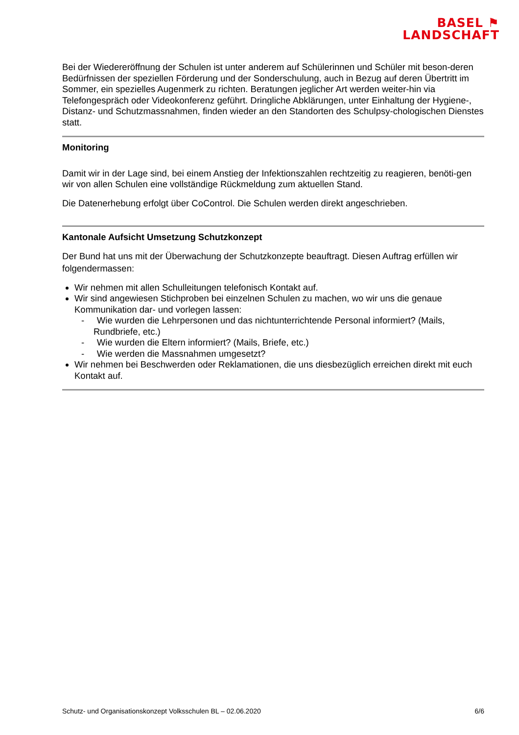BASEL ⚑
LANDSCHAFT
Bei der Wiedereröffnung der Schulen ist unter anderem auf Schülerinnen und Schüler mit beson-deren Bedürfnissen der speziellen Förderung und der Sonderschulung, auch in Bezug auf deren Übertritt im Sommer, ein spezielles Augenmerk zu richten. Beratungen jeglicher Art werden weiter-hin via Telefongespräch oder Videokonferenz geführt. Dringliche Abklärungen, unter Einhaltung der Hygiene-, Distanz- und Schutzmassnahmen, finden wieder an den Standorten des Schulpsy-chologischen Dienstes statt.
Monitoring
Damit wir in der Lage sind, bei einem Anstieg der Infektionszahlen rechtzeitig zu reagieren, benöti-gen wir von allen Schulen eine vollständige Rückmeldung zum aktuellen Stand.
Die Datenerhebung erfolgt über CoControl. Die Schulen werden direkt angeschrieben.
Kantonale Aufsicht Umsetzung Schutzkonzept
Der Bund hat uns mit der Überwachung der Schutzkonzepte beauftragt. Diesen Auftrag erfüllen wir folgendermassen:
Wir nehmen mit allen Schulleitungen telefonisch Kontakt auf.
Wir sind angewiesen Stichproben bei einzelnen Schulen zu machen, wo wir uns die genaue Kommunikation dar- und vorlegen lassen:
- Wie wurden die Lehrpersonen und das nichtunterrichtende Personal informiert? (Mails, Rundbriefe, etc.)
- Wie wurden die Eltern informiert? (Mails, Briefe, etc.)
- Wie werden die Massnahmen umgesetzt?
Wir nehmen bei Beschwerden oder Reklamationen, die uns diesbezüglich erreichen direkt mit euch Kontakt auf.
Schutz- und Organisationskonzept Volksschulen BL – 02.06.2020 6/6